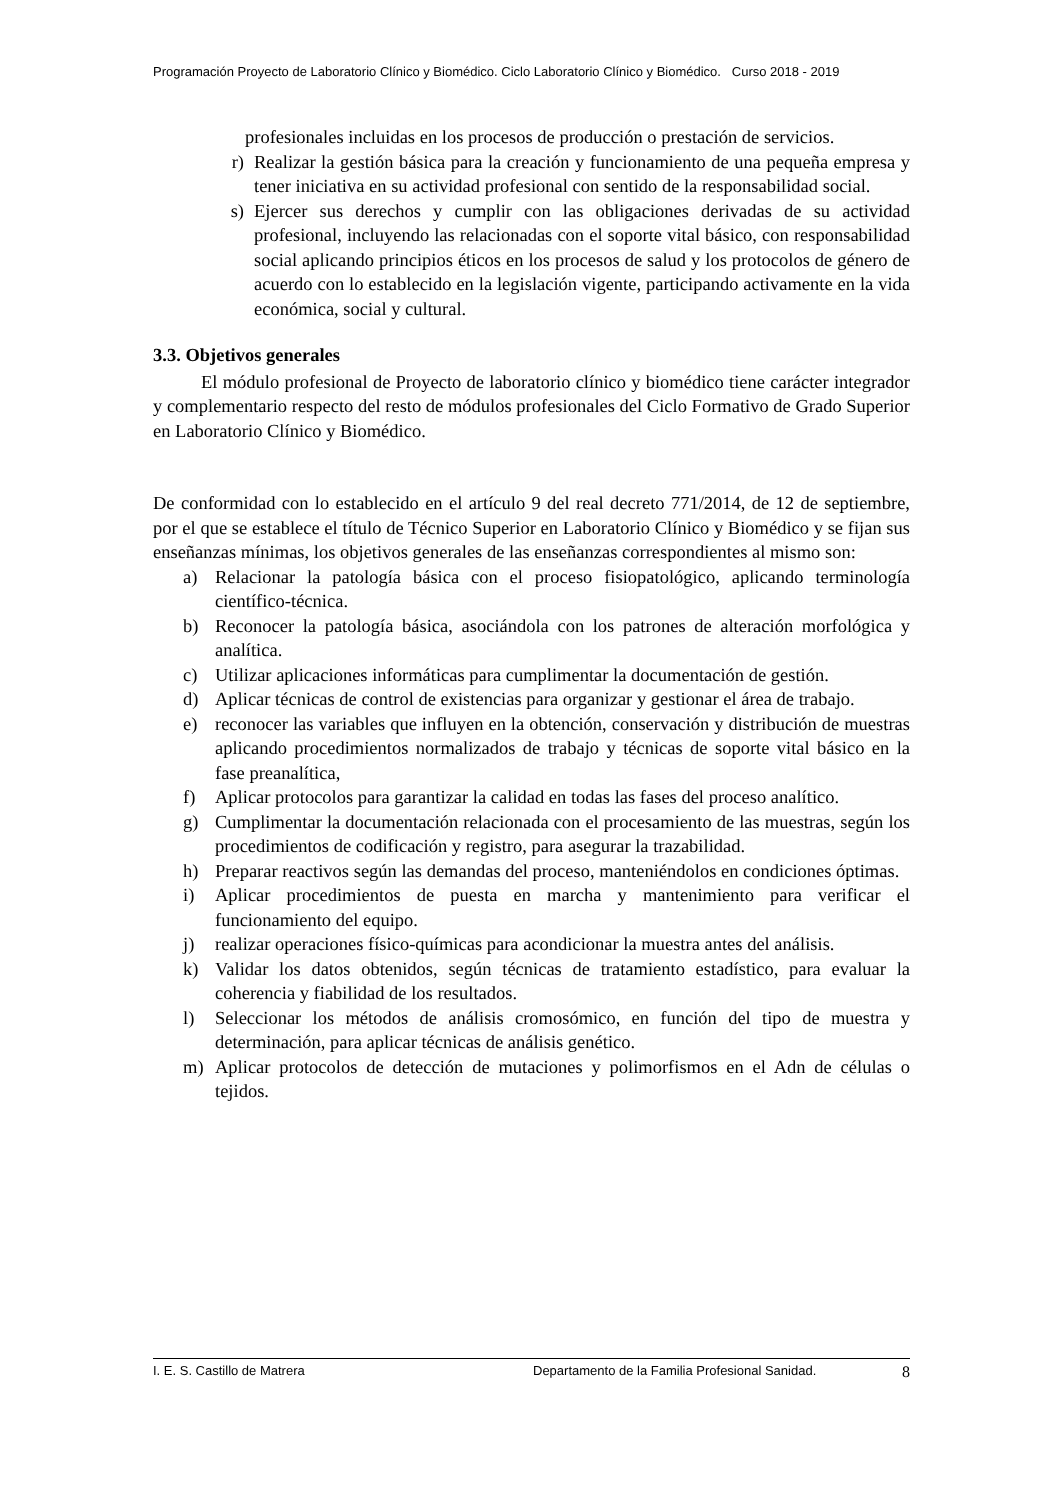Programación Proyecto de Laboratorio Clínico y Biomédico. Ciclo Laboratorio Clínico y Biomédico. Curso 2018 - 2019
profesionales incluidas en los procesos de producción o prestación de servicios.
r) Realizar la gestión básica para la creación y funcionamiento de una pequeña empresa y tener iniciativa en su actividad profesional con sentido de la responsabilidad social.
s) Ejercer sus derechos y cumplir con las obligaciones derivadas de su actividad profesional, incluyendo las relacionadas con el soporte vital básico, con responsabilidad social aplicando principios éticos en los procesos de salud y los protocolos de género de acuerdo con lo establecido en la legislación vigente, participando activamente en la vida económica, social y cultural.
3.3. Objetivos generales
El módulo profesional de Proyecto de laboratorio clínico y biomédico tiene carácter integrador y complementario respecto del resto de módulos profesionales del Ciclo Formativo de Grado Superior en Laboratorio Clínico y Biomédico.
De conformidad con lo establecido en el artículo 9 del real decreto 771/2014, de 12 de septiembre, por el que se establece el título de Técnico Superior en Laboratorio Clínico y Biomédico y se fijan sus enseñanzas mínimas, los objetivos generales de las enseñanzas correspondientes al mismo son:
a) Relacionar la patología básica con el proceso fisiopatológico, aplicando terminología científico-técnica.
b) Reconocer la patología básica, asociándola con los patrones de alteración morfológica y analítica.
c) Utilizar aplicaciones informáticas para cumplimentar la documentación de gestión.
d) Aplicar técnicas de control de existencias para organizar y gestionar el área de trabajo.
e) reconocer las variables que influyen en la obtención, conservación y distribución de muestras aplicando procedimientos normalizados de trabajo y técnicas de soporte vital básico en la fase preanalítica,
f) Aplicar protocolos para garantizar la calidad en todas las fases del proceso analítico.
g) Cumplimentar la documentación relacionada con el procesamiento de las muestras, según los procedimientos de codificación y registro, para asegurar la trazabilidad.
h) Preparar reactivos según las demandas del proceso, manteniéndolos en condiciones óptimas.
i) Aplicar procedimientos de puesta en marcha y mantenimiento para verificar el funcionamiento del equipo.
j) realizar operaciones físico-químicas para acondicionar la muestra antes del análisis.
k) Validar los datos obtenidos, según técnicas de tratamiento estadístico, para evaluar la coherencia y fiabilidad de los resultados.
l) Seleccionar los métodos de análisis cromosómico, en función del tipo de muestra y determinación, para aplicar técnicas de análisis genético.
m) Aplicar protocolos de detección de mutaciones y polimorfismos en el Adn de células o tejidos.
I. E. S. Castillo de Matrera Departamento de la Familia Profesional Sanidad. 8